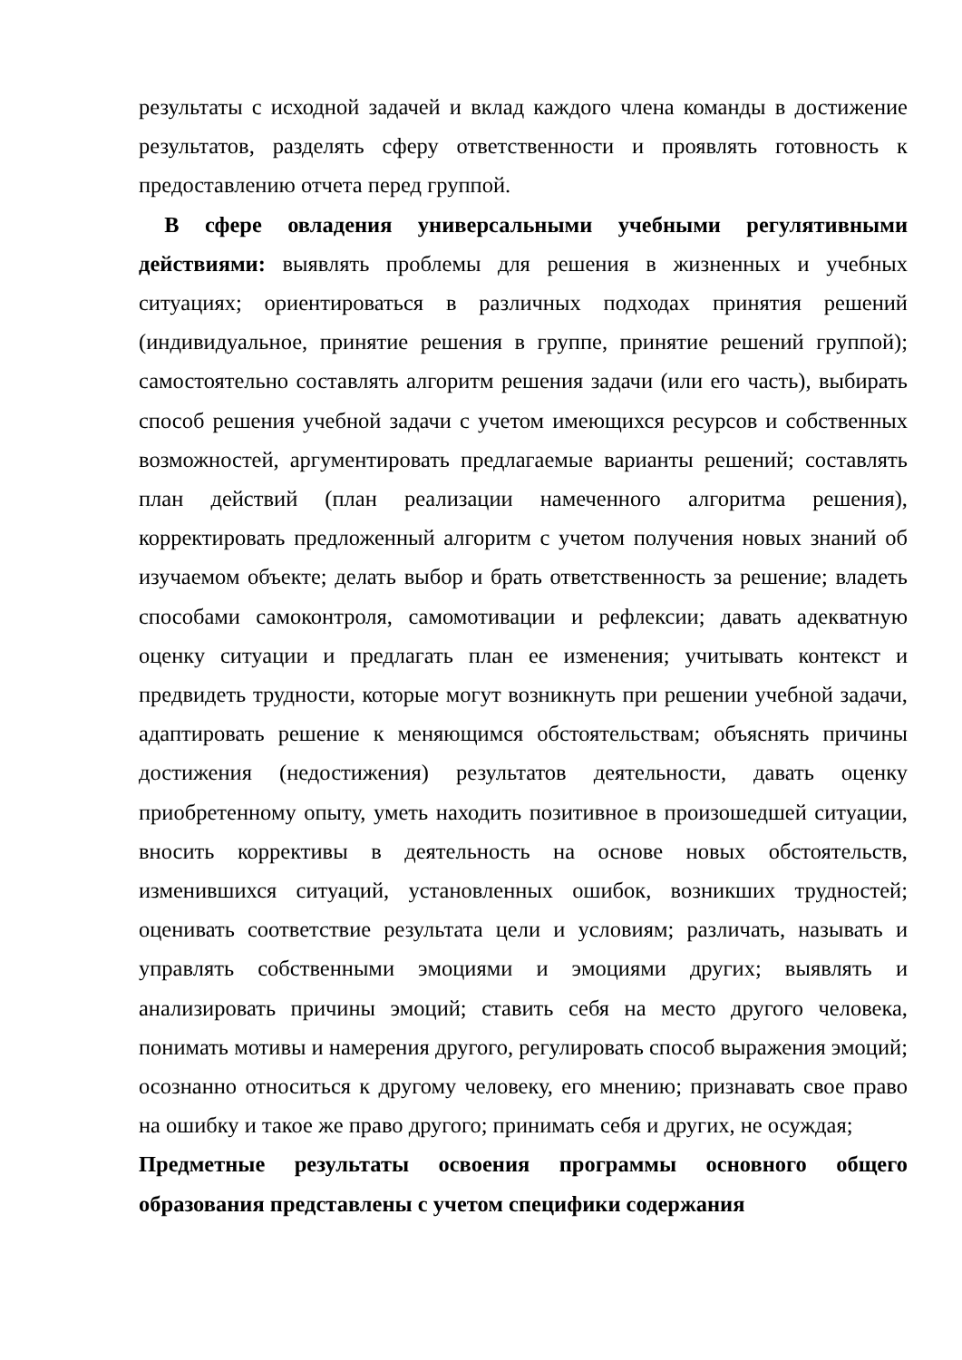результаты с исходной задачей и вклад каждого члена команды в достижение результатов, разделять сферу ответственности и проявлять готовность к предоставлению отчета перед группой.
В сфере овладения универсальными учебными регулятивными действиями: выявлять проблемы для решения в жизненных и учебных ситуациях; ориентироваться в различных подходах принятия решений (индивидуальное, принятие решения в группе, принятие решений группой); самостоятельно составлять алгоритм решения задачи (или его часть), выбирать способ решения учебной задачи с учетом имеющихся ресурсов и собственных возможностей, аргументировать предлагаемые варианты решений; составлять план действий (план реализации намеченного алгоритма решения), корректировать предложенный алгоритм с учетом получения новых знаний об изучаемом объекте; делать выбор и брать ответственность за решение; владеть способами самоконтроля, самомотивации и рефлексии; давать адекватную оценку ситуации и предлагать план ее изменения; учитывать контекст и предвидеть трудности, которые могут возникнуть при решении учебной задачи, адаптировать решение к меняющимся обстоятельствам; объяснять причины достижения (недостижения) результатов деятельности, давать оценку приобретенному опыту, уметь находить позитивное в произошедшей ситуации, вносить коррективы в деятельность на основе новых обстоятельств, изменившихся ситуаций, установленных ошибок, возникших трудностей; оценивать соответствие результата цели и условиям; различать, называть и управлять собственными эмоциями и эмоциями других; выявлять и анализировать причины эмоций; ставить себя на место другого человека, понимать мотивы и намерения другого, регулировать способ выражения эмоций; осознанно относиться к другому человеку, его мнению; признавать свое право на ошибку и такое же право другого; принимать себя и других, не осуждая;
Предметные результаты освоения программы основного общего образования представлены с учетом специфики содержания